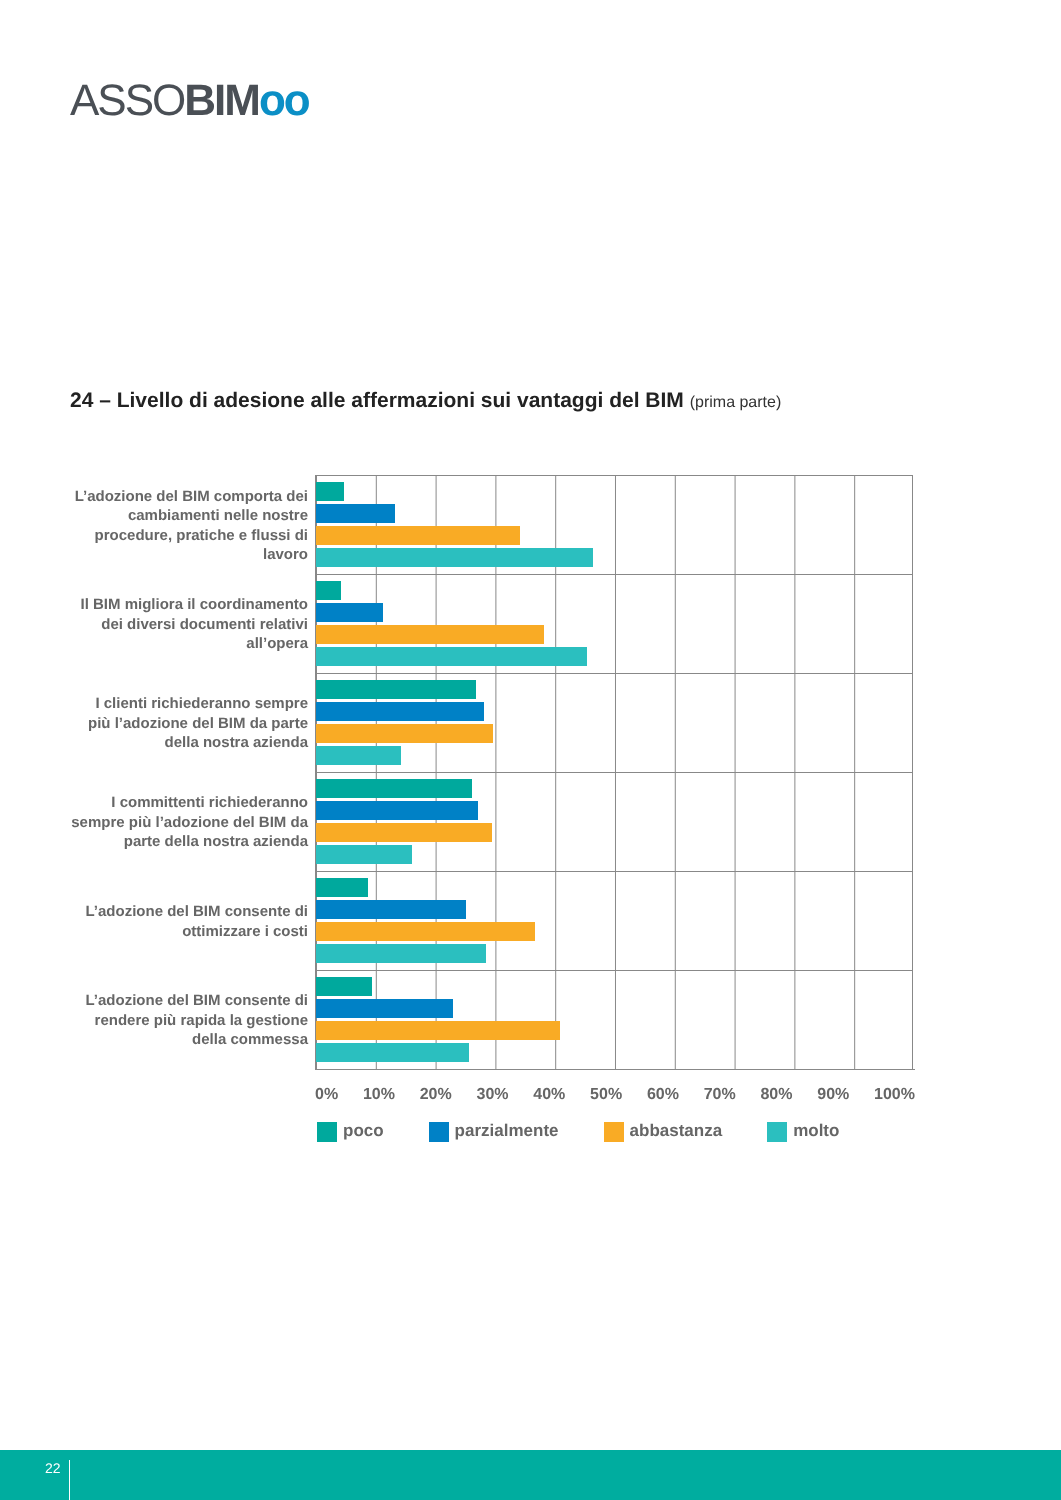ASSOBIM oo
24 – Livello di adesione alle affermazioni sui vantaggi del BIM (prima parte)
L’adozione del BIM comporta dei cambiamenti nelle nostre procedure, pratiche e flussi di lavoro
Il BIM migliora il coordinamento dei diversi documenti relativi all’opera
I clienti richiederanno sempre più l’adozione del BIM da parte della nostra azienda
I committenti richiederanno sempre più l’adozione del BIM da parte della nostra azienda
L’adozione del BIM consente di ottimizzare i costi
L’adozione del BIM consente di rendere più rapida la gestione della commessa
0% 10% 20% 30% 40% 50% 60% 70% 80% 90% 100%
poco parzialmente abbastanza molto
22